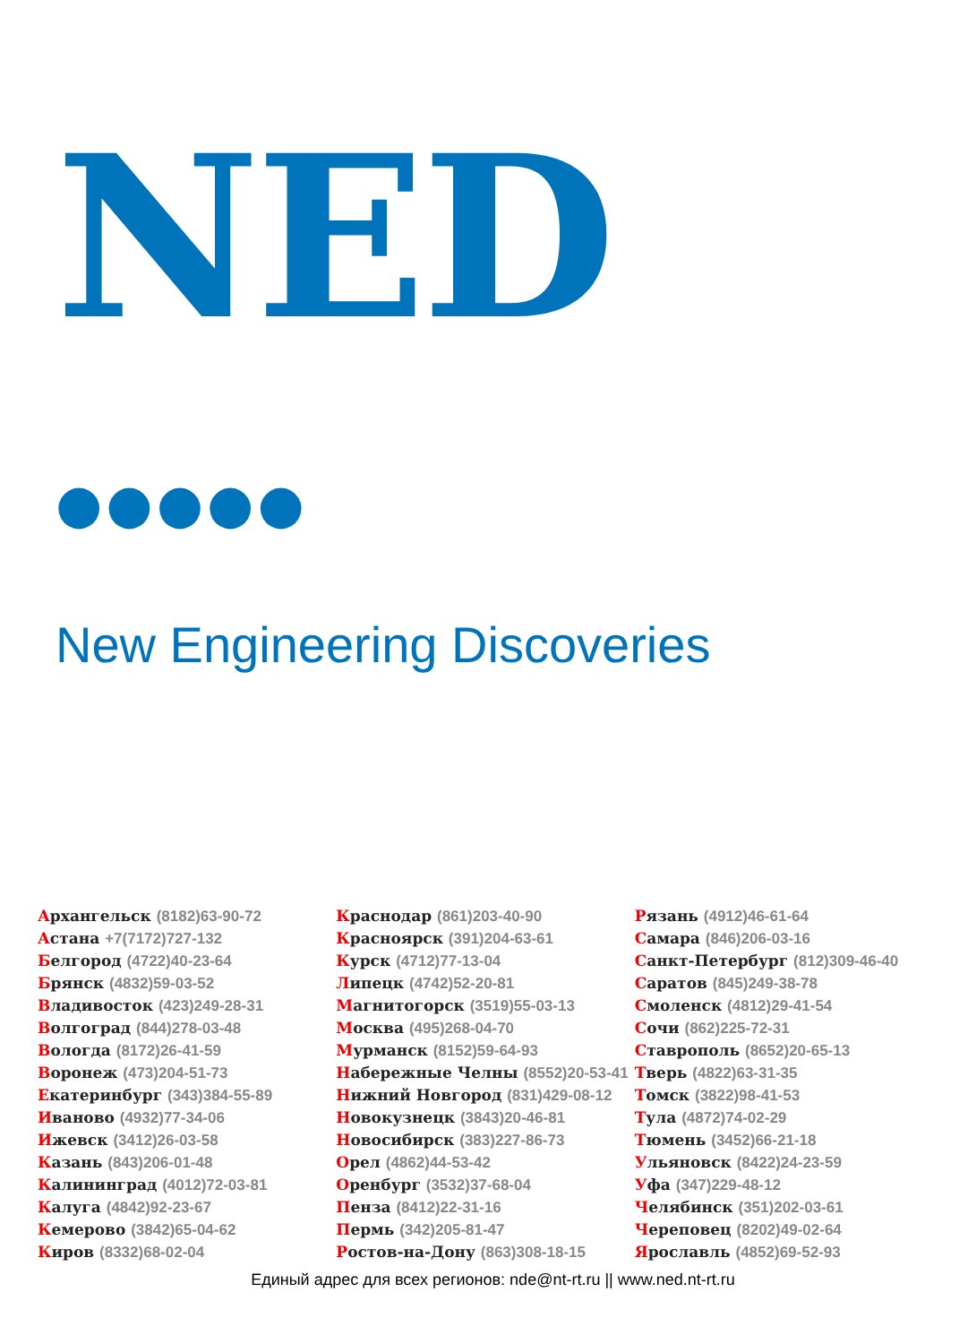NED ●●●●●
New Engineering Discoveries
Архангельск (8182)63-90-72
Астана +7(7172)727-132
Белгород (4722)40-23-64
Брянск (4832)59-03-52
Владивосток (423)249-28-31
Волгоград (844)278-03-48
Вологда (8172)26-41-59
Воронеж (473)204-51-73
Екатеринбург (343)384-55-89
Иваново (4932)77-34-06
Ижевск (3412)26-03-58
Казань (843)206-01-48
Калининград (4012)72-03-81
Калуга (4842)92-23-67
Кемерово (3842)65-04-62
Киров (8332)68-02-04
Краснодар (861)203-40-90
Красноярск (391)204-63-61
Курск (4712)77-13-04
Липецк (4742)52-20-81
Магнитогорск (3519)55-03-13
Москва (495)268-04-70
Мурманск (8152)59-64-93
Набережные Челны (8552)20-53-41
Нижний Новгород (831)429-08-12
Новокузнецк (3843)20-46-81
Новосибирск (383)227-86-73
Орел (4862)44-53-42
Оренбург (3532)37-68-04
Пенза (8412)22-31-16
Пермь (342)205-81-47
Ростов-на-Дону (863)308-18-15
Рязань (4912)46-61-64
Самара (846)206-03-16
Санкт-Петербург (812)309-46-40
Саратов (845)249-38-78
Смоленск (4812)29-41-54
Сочи (862)225-72-31
Ставрополь (8652)20-65-13
Тверь (4822)63-31-35
Томск (3822)98-41-53
Тула (4872)74-02-29
Тюмень (3452)66-21-18
Ульяновск (8422)24-23-59
Уфа (347)229-48-12
Челябинск (351)202-03-61
Череповец (8202)49-02-64
Ярославль (4852)69-52-93
Единый адрес для всех регионов: nde@nt-rt.ru || www.ned.nt-rt.ru